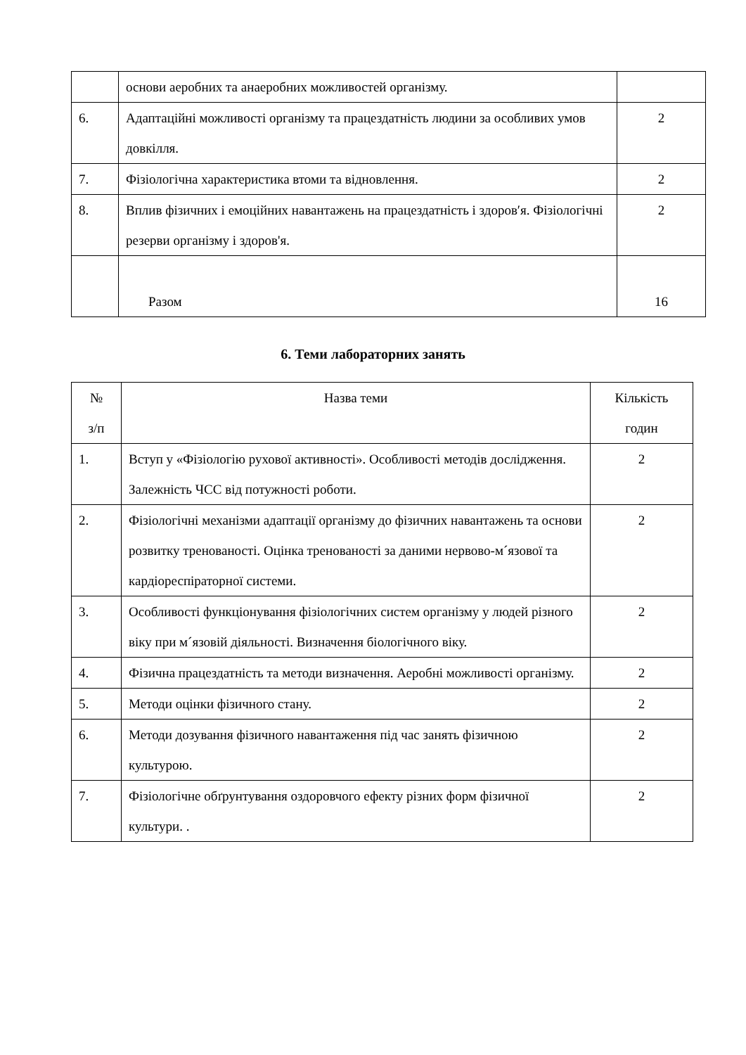| | основи аеробних та анаеробних можливостей організму. | |
| 6. | Адаптаційні можливості організму та працездатність людини за особливих умов довкілля. | 2 |
| 7. | Фізіологічна характеристика втоми та відновлення. | 2 |
| 8. | Вплив фізичних і емоційних навантажень на працездатність і здоров′я. Фізіологічні резерви організму і здоров'я. | 2 |
| | Разом | 16 |
6. Теми лабораторних занять
| № з/п | Назва теми | Кількість годин |
| --- | --- | --- |
| 1. | Вступ у «Фізіологію рухової активності». Особливості методів дослідження. Залежність ЧСС від потужності роботи. | 2 |
| 2. | Фізіологічні механізми адаптації організму до фізичних навантажень та основи розвитку тренованості. Оцінка тренованості за даними нервово-м´язової та кардіореспіраторної системи. | 2 |
| 3. | Особливості функціонування фізіологічних систем організму у людей різного віку при м´язовій діяльності. Визначення біологічного віку. | 2 |
| 4. | Фізична працездатність та методи визначення. Аеробні можливості організму. | 2 |
| 5. | Методи оцінки фізичного стану. | 2 |
| 6. | Методи дозування фізичного навантаження під час занять фізичною культурою. | 2 |
| 7. | Фізіологічне обґрунтування оздоровчого ефекту різних форм фізичної культури. . | 2 |